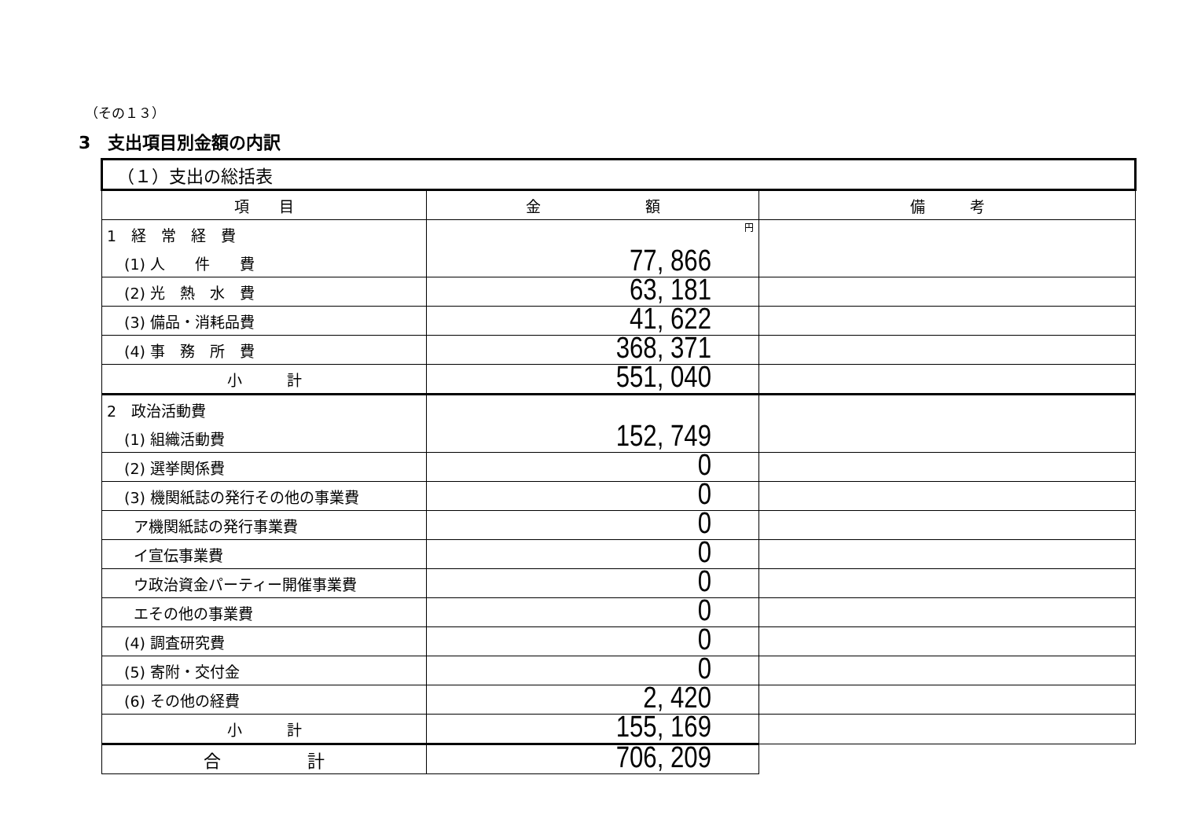（その１３）
3　支出項目別金額の内訳
| （１）支出の総括表 | | |
| --- | --- | --- |
| 項 目 | 金 額 | 備 考 |
| 1 経 常 経 費 | 円 | |
| (1) 人 件 費 | 77, 866 | |
| (2) 光 熱 水 費 | 63, 181 | |
| (3) 備品・消耗品費 | 41, 622 | |
| (4) 事 務 所 費 | 368, 371 | |
| 小 計 | 551, 040 | |
| 2 政治活動費 | | |
| (1) 組織活動費 | 152, 749 | |
| (2) 選挙関係費 | 0 | |
| (3) 機関紙誌の発行その他の事業費 | 0 | |
| ア機関紙誌の発行事業費 | 0 | |
| イ宣伝事業費 | 0 | |
| ウ政治資金パーティー開催事業費 | 0 | |
| エその他の事業費 | 0 | |
| (4) 調査研究費 | 0 | |
| (5) 寄附・交付金 | 0 | |
| (6) その他の経費 | 2, 420 | |
| 小 計 | 155, 169 | |
| 合 計 | 706, 209 | |